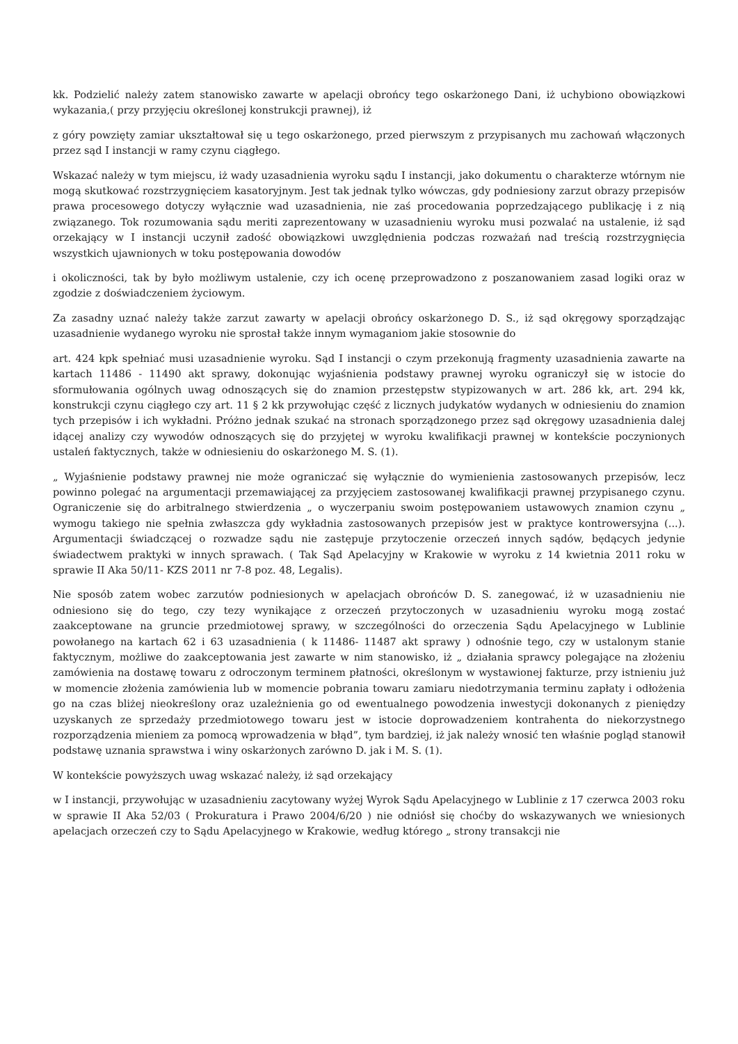kk. Podzielić należy zatem stanowisko zawarte w apelacji obrońcy tego oskarżonego Dani, iż uchybiono obowiązkowi wykazania,( przy przyjęciu określonej konstrukcji prawnej), iż
z góry powzięty zamiar ukształtował się u tego oskarżonego, przed pierwszym z przypisanych mu zachowań włączonych przez sąd I instancji w ramy czynu ciągłego.
Wskazać należy w tym miejscu, iż wady uzasadnienia wyroku sądu I instancji, jako dokumentu o charakterze wtórnym nie mogą skutkować rozstrzygnięciem kasatoryjnym. Jest tak jednak tylko wówczas, gdy podniesiony zarzut obrazy przepisów prawa procesowego dotyczy wyłącznie wad uzasadnienia, nie zaś procedowania poprzedzającego publikację i z nią związanego. Tok rozumowania sądu meriti zaprezentowany w uzasadnieniu wyroku musi pozwalać na ustalenie, iż sąd orzekający w I instancji uczynił zadość obowiązkowi uwzględnienia podczas rozważań nad treścią rozstrzygnięcia wszystkich ujawnionych w toku postępowania dowodów
i okoliczności, tak by było możliwym ustalenie, czy ich ocenę przeprowadzono z poszanowaniem zasad logiki oraz w zgodzie z doświadczeniem życiowym.
Za zasadny uznać należy także zarzut zawarty w apelacji obrońcy oskarżonego D. S., iż sąd okręgowy sporządzając uzasadnienie wydanego wyroku nie sprostał także innym wymaganiom jakie stosownie do
art. 424 kpk spełniać musi uzasadnienie wyroku. Sąd I instancji o czym przekonują fragmenty uzasadnienia zawarte na kartach 11486 - 11490 akt sprawy, dokonując wyjaśnienia podstawy prawnej wyroku ograniczył się w istocie do sformułowania ogólnych uwag odnoszących się do znamion przestępstw stypizowanych w art. 286 kk, art. 294 kk, konstrukcji czynu ciągłego czy art. 11 § 2 kk przywołując część z licznych judykatów wydanych w odniesieniu do znamion tych przepisów i ich wykładni. Próżno jednak szukać na stronach sporządzonego przez sąd okręgowy uzasadnienia dalej idącej analizy czy wywodów odnoszących się do przyjętej w wyroku kwalifikacji prawnej w kontekście poczynionych ustaleń faktycznych, także w odniesieniu do oskarżonego M. S. (1).
„ Wyjaśnienie podstawy prawnej nie może ograniczać się wyłącznie do wymienienia zastosowanych przepisów, lecz powinno polegać na argumentacji przemawiającej za przyjęciem zastosowanej kwalifikacji prawnej przypisanego czynu. Ograniczenie się do arbitralnego stwierdzenia „ o wyczerpaniu swoim postępowaniem ustawowych znamion czynu „ wymogu takiego nie spełnia zwłaszcza gdy wykładnia zastosowanych przepisów jest w praktyce kontrowersyjna (...). Argumentacji świadczącej o rozwadze sądu nie zastępuje przytoczenie orzeczeń innych sądów, będących jedynie świadectwem praktyki w innych sprawach. ( Tak Sąd Apelacyjny w Krakowie w wyroku z 14 kwietnia 2011 roku w sprawie II Aka 50/11- KZS 2011 nr 7-8 poz. 48, Legalis).
Nie sposób zatem wobec zarzutów podniesionych w apelacjach obrońców D. S. zanegować, iż w uzasadnieniu nie odniesiono się do tego, czy tezy wynikające z orzeczeń przytoczonych w uzasadnieniu wyroku mogą zostać zaakceptowane na gruncie przedmiotowej sprawy, w szczególności do orzeczenia Sądu Apelacyjnego w Lublinie powołanego na kartach 62 i 63 uzasadnienia ( k 11486- 11487 akt sprawy ) odnośnie tego, czy w ustalonym stanie faktycznym, możliwe do zaakceptowania jest zawarte w nim stanowisko, iż „ działania sprawcy polegające na złożeniu zamówienia na dostawę towaru z odroczonym terminem płatności, określonym w wystawionej fakturze, przy istnieniu już w momencie złożenia zamówienia lub w momencie pobrania towaru zamiaru niedotrzymania terminu zapłaty i odłożenia go na czas bliżej nieokreślony oraz uzależnienia go od ewentualnego powodzenia inwestycji dokonanych z pieniędzy uzyskanych ze sprzedaży przedmiotowego towaru jest w istocie doprowadzeniem kontrahenta do niekorzystnego rozporządzenia mieniem za pomocą wprowadzenia w błąd”, tym bardziej, iż jak należy wnosić ten właśnie pogląd stanowił podstawę uznania sprawstwa i winy oskarżonych zarówno D. jak i M. S. (1).
W kontekście powyższych uwag wskazać należy, iż sąd orzekający
w I instancji, przywołując w uzasadnieniu zacytowany wyżej Wyrok Sądu Apelacyjnego w Lublinie z 17 czerwca 2003 roku w sprawie II Aka 52/03 ( Prokuratura i Prawo 2004/6/20 ) nie odniósł się choćby do wskazywanych we wniesionych apelacjach orzeczeń czy to Sądu Apelacyjnego w Krakowie, według którego „ strony transakcji nie